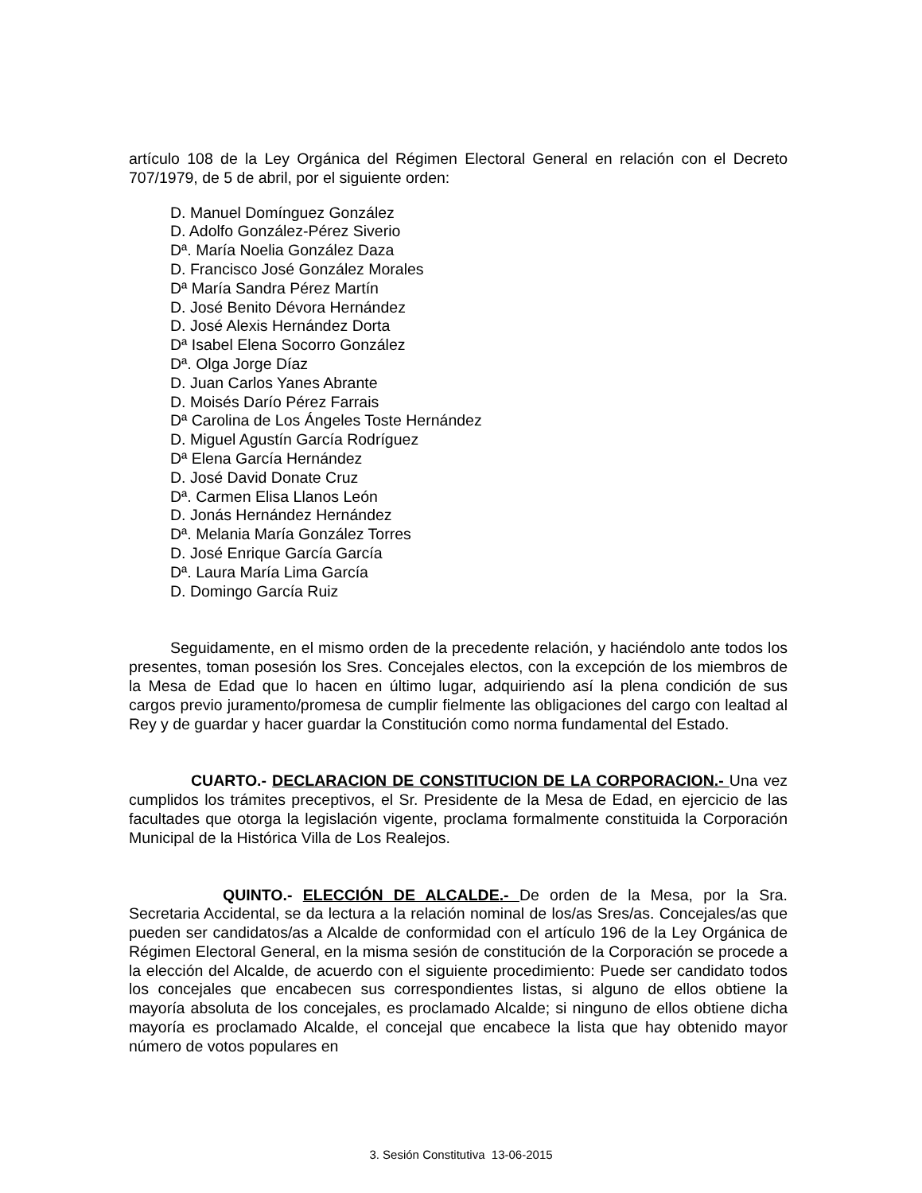artículo 108 de la Ley Orgánica del Régimen Electoral General en relación con el Decreto 707/1979, de 5 de abril, por el siguiente orden:
D. Manuel Domínguez González
D. Adolfo González-Pérez Siverio
Dª. María Noelia González Daza
D. Francisco José González Morales
Dª María Sandra Pérez Martín
D. José Benito Dévora Hernández
D. José Alexis Hernández Dorta
Dª Isabel Elena Socorro González
Dª. Olga Jorge Díaz
D. Juan Carlos Yanes Abrante
D. Moisés Darío Pérez Farrais
Dª Carolina de Los Ángeles Toste Hernández
D. Miguel Agustín García Rodríguez
Dª Elena García Hernández
D. José David Donate Cruz
Dª. Carmen Elisa Llanos León
D. Jonás Hernández Hernández
Dª. Melania María González Torres
D. José Enrique García García
Dª. Laura María Lima García
D. Domingo García Ruiz
Seguidamente, en el mismo orden de la precedente relación, y haciéndolo ante todos los presentes, toman posesión los Sres. Concejales electos, con la excepción de los miembros de la Mesa de Edad que lo hacen en último lugar, adquiriendo así la plena condición de sus cargos previo juramento/promesa de cumplir fielmente las obligaciones del cargo con lealtad al Rey y de guardar y hacer guardar la Constitución como norma fundamental del Estado.
CUARTO.- DECLARACION DE CONSTITUCION DE LA CORPORACION.- Una vez cumplidos los trámites preceptivos, el Sr. Presidente de la Mesa de Edad, en ejercicio de las facultades que otorga la legislación vigente, proclama formalmente constituida la Corporación Municipal de la Histórica Villa de Los Realejos.
QUINTO.- ELECCIÓN DE ALCALDE.- De orden de la Mesa, por la Sra. Secretaria Accidental, se da lectura a la relación nominal de los/as Sres/as. Concejales/as que pueden ser candidatos/as a Alcalde de conformidad con el artículo 196 de la Ley Orgánica de Régimen Electoral General, en la misma sesión de constitución de la Corporación se procede a la elección del Alcalde, de acuerdo con el siguiente procedimiento: Puede ser candidato todos los concejales que encabecen sus correspondientes listas, si alguno de ellos obtiene la mayoría absoluta de los concejales, es proclamado Alcalde; si ninguno de ellos obtiene dicha mayoría es proclamado Alcalde, el concejal que encabece la lista que hay obtenido mayor número de votos populares en
3. Sesión Constitutiva 13-06-2015